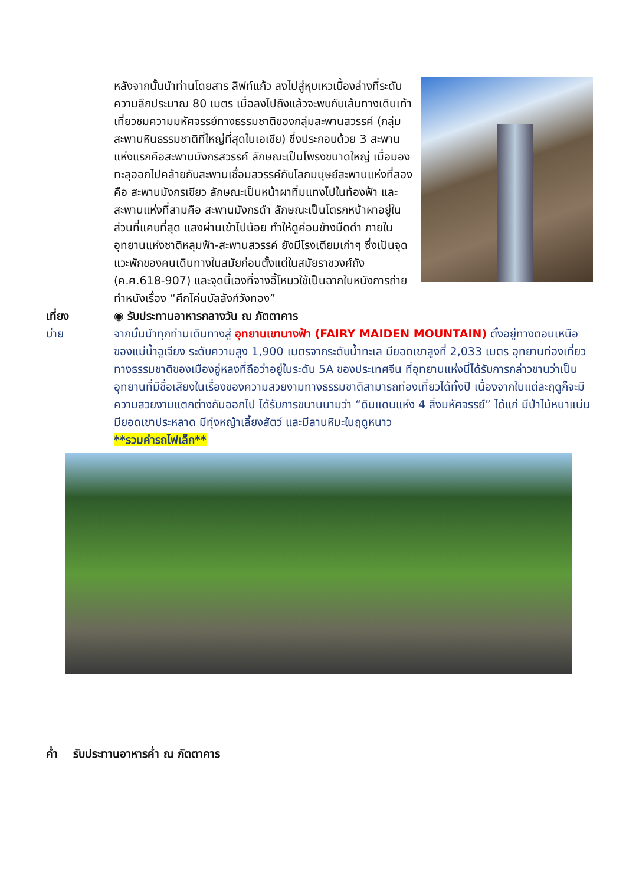หลังจากนั้นนำท่านโดยสาร ลิฟท์แก้ว ลงไปสู่หุบเหวเบื้องล่างที่ระดับความลึกประมาณ 80 เมตร เมื่อลงไปถึงแล้วจะพบกับเส้นทางเดินเท้าเที่ยวชมความมหัศจรรย์ทางธรรมชาติของกลุ่มสะพานสวรรค์ (กลุ่มสะพานหินธรรมชาติที่ใหญ่ที่สุดในเอเชีย) ซึ่งประกอบด้วย 3 สะพาน แห่งแรกคือสะพานมังกรสวรรค์ ลักษณะเป็นโพรงขนาดใหญ่ เมื่อมองทะลุออกไปคล้ายกับสะพานเชื่อมสวรรค์กับโลกมนุษย์สะพานแห่งที่สองคือ สะพานมังกรเขียว ลักษณะเป็นหน้าผาทิ่มแทงไปในท้องฟ้า และสะพานแห่งที่สามคือ สะพานมังกรดำ ลักษณะเป็นโตรกหน้าผาอยู่ในส่วนที่แคบที่สุด แสงผ่านเข้าไปน้อย ทำให้ดูค่อนข้างมืดดำ ภายในอุทยานแห่งชาติหลุมฟ้า-สะพานสวรรค์ ยังมีโรงเตียมเก่าๆ ซึ่งเป็นจุดแวะพักของคนเดินทางในสมัยก่อนตั้งแต่ในสมัยราชวงศ์ถัง (ค.ศ.618-907) และจุดนี้เองที่จางอี้โหมวใช้เป็นฉากในหนังการถ่ายทำหนังเรื่อง “ศึกโค่นบัลลังก์วังทอง”
เที่ยง ◉ รับประทานอาหารกลางวัน ณ ภัตตาคาร
บ่าย จากนั้นนำทุกท่านเดินทางสู่ อุทยานเขานางฟ้า (FAIRY MAIDEN MOUNTAIN) ตั้งอยู่ทางตอนเหนือของแม่น้ำอูเจียง ระดับความสูง 1,900 เมตรจากระดับน้ำทะเล มียอดเขาสูงที่ 2,033 เมตร อุทยานท่องเที่ยวทางธรรมชาติของเมืองอู่หลงที่ถือว่าอยู่ในระดับ 5A ของประเทศจีน ที่อุทยานแห่งนี้ได้รับการกล่าวขานว่าเป็นอุทยานที่มีชื่อเสียงในเรื่องของความสวยงามทางธรรมชาติสามารถท่องเที่ยวได้ทั้งปี เนื่องจากในแต่ละฤดูก็จะมีความสวยงามแตกต่างกันออกไป ได้รับการขนานนามว่า “ดินแดนแห่ง 4 สิ่งมหัศจรรย์” ได้แก่ มีป่าไม้หนาแน่น มียอดเขาประหลาด มีทุ่งหญ้าเลี้ยงสัตว์ และมีลานหิมะในฤดูหนาว
**รวมค่ารถไฟเล็ก**
ค่ำ รับประทานอาหารค่ำ ณ ภัตตาคาร